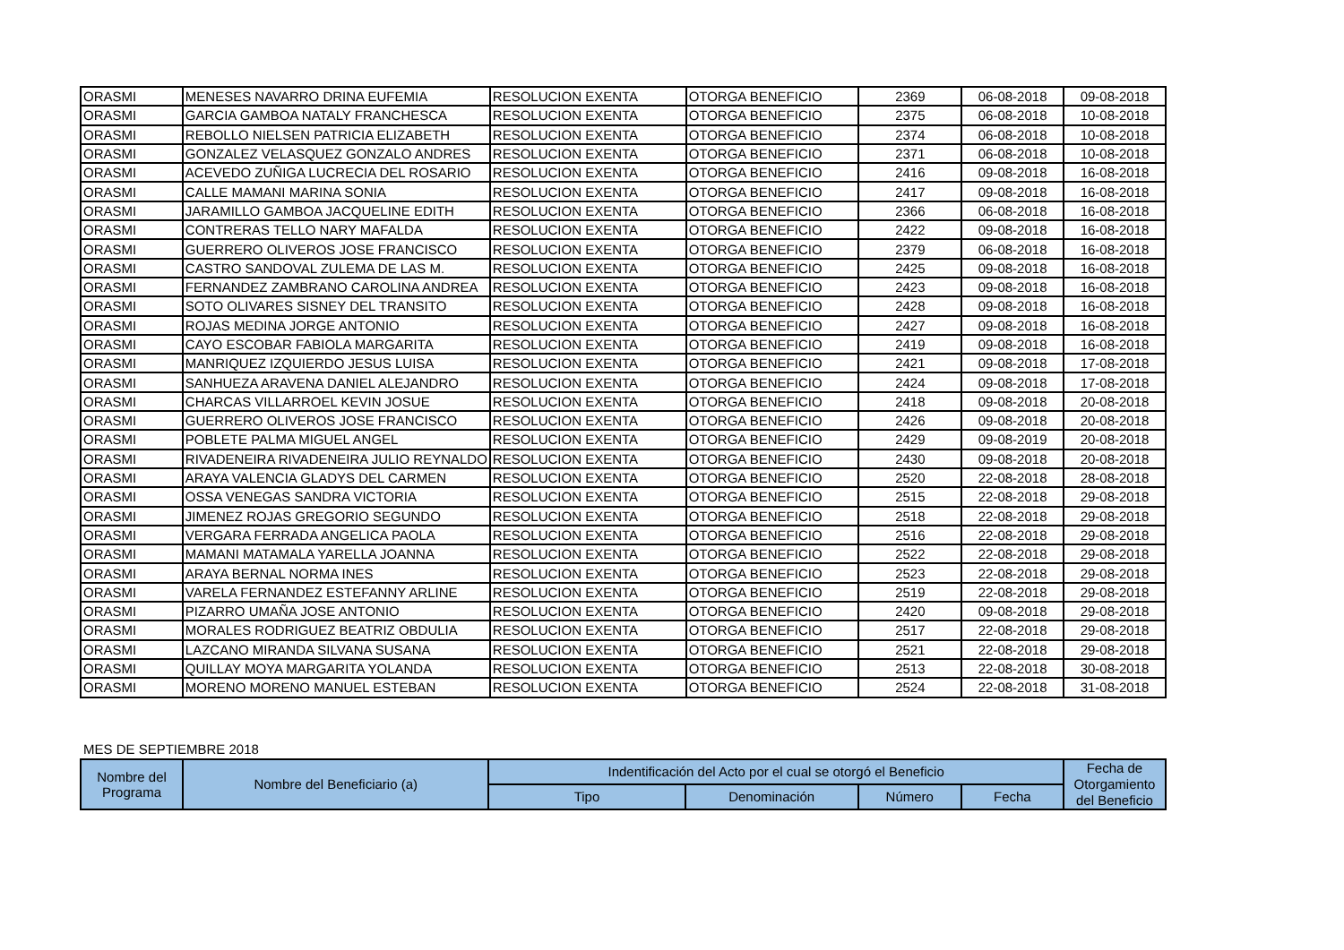| ORASMI | MENESES NAVARRO DRINA EUFEMIA | RESOLUCION EXENTA | OTORGA BENEFICIO | 2369 | 06-08-2018 | 09-08-2018 |
| ORASMI | GARCIA GAMBOA NATALY FRANCHESCA | RESOLUCION EXENTA | OTORGA BENEFICIO | 2375 | 06-08-2018 | 10-08-2018 |
| ORASMI | REBOLLO NIELSEN PATRICIA ELIZABETH | RESOLUCION EXENTA | OTORGA BENEFICIO | 2374 | 06-08-2018 | 10-08-2018 |
| ORASMI | GONZALEZ VELASQUEZ GONZALO ANDRES | RESOLUCION EXENTA | OTORGA BENEFICIO | 2371 | 06-08-2018 | 10-08-2018 |
| ORASMI | ACEVEDO ZUÑIGA LUCRECIA DEL ROSARIO | RESOLUCION EXENTA | OTORGA BENEFICIO | 2416 | 09-08-2018 | 16-08-2018 |
| ORASMI | CALLE MAMANI MARINA SONIA | RESOLUCION EXENTA | OTORGA BENEFICIO | 2417 | 09-08-2018 | 16-08-2018 |
| ORASMI | JARAMILLO GAMBOA JACQUELINE EDITH | RESOLUCION EXENTA | OTORGA BENEFICIO | 2366 | 06-08-2018 | 16-08-2018 |
| ORASMI | CONTRERAS TELLO NARY MAFALDA | RESOLUCION EXENTA | OTORGA BENEFICIO | 2422 | 09-08-2018 | 16-08-2018 |
| ORASMI | GUERRERO OLIVEROS JOSE FRANCISCO | RESOLUCION EXENTA | OTORGA BENEFICIO | 2379 | 06-08-2018 | 16-08-2018 |
| ORASMI | CASTRO SANDOVAL ZULEMA DE LAS M. | RESOLUCION EXENTA | OTORGA BENEFICIO | 2425 | 09-08-2018 | 16-08-2018 |
| ORASMI | FERNANDEZ ZAMBRANO CAROLINA ANDREA | RESOLUCION EXENTA | OTORGA BENEFICIO | 2423 | 09-08-2018 | 16-08-2018 |
| ORASMI | SOTO OLIVARES SISNEY DEL TRANSITO | RESOLUCION EXENTA | OTORGA BENEFICIO | 2428 | 09-08-2018 | 16-08-2018 |
| ORASMI | ROJAS MEDINA JORGE ANTONIO | RESOLUCION EXENTA | OTORGA BENEFICIO | 2427 | 09-08-2018 | 16-08-2018 |
| ORASMI | CAYO ESCOBAR FABIOLA MARGARITA | RESOLUCION EXENTA | OTORGA BENEFICIO | 2419 | 09-08-2018 | 16-08-2018 |
| ORASMI | MANRIQUEZ IZQUIERDO JESUS LUISA | RESOLUCION EXENTA | OTORGA BENEFICIO | 2421 | 09-08-2018 | 17-08-2018 |
| ORASMI | SANHUEZA ARAVENA DANIEL ALEJANDRO | RESOLUCION EXENTA | OTORGA BENEFICIO | 2424 | 09-08-2018 | 17-08-2018 |
| ORASMI | CHARCAS VILLARROEL KEVIN JOSUE | RESOLUCION EXENTA | OTORGA BENEFICIO | 2418 | 09-08-2018 | 20-08-2018 |
| ORASMI | GUERRERO OLIVEROS JOSE FRANCISCO | RESOLUCION EXENTA | OTORGA BENEFICIO | 2426 | 09-08-2018 | 20-08-2018 |
| ORASMI | POBLETE PALMA MIGUEL ANGEL | RESOLUCION EXENTA | OTORGA BENEFICIO | 2429 | 09-08-2019 | 20-08-2018 |
| ORASMI | RIVADENEIRA RIVADENEIRA JULIO REYNALDO | RESOLUCION EXENTA | OTORGA BENEFICIO | 2430 | 09-08-2018 | 20-08-2018 |
| ORASMI | ARAYA VALENCIA GLADYS DEL CARMEN | RESOLUCION EXENTA | OTORGA BENEFICIO | 2520 | 22-08-2018 | 28-08-2018 |
| ORASMI | OSSA VENEGAS SANDRA VICTORIA | RESOLUCION EXENTA | OTORGA BENEFICIO | 2515 | 22-08-2018 | 29-08-2018 |
| ORASMI | JIMENEZ ROJAS GREGORIO SEGUNDO | RESOLUCION EXENTA | OTORGA BENEFICIO | 2518 | 22-08-2018 | 29-08-2018 |
| ORASMI | VERGARA FERRADA ANGELICA PAOLA | RESOLUCION EXENTA | OTORGA BENEFICIO | 2516 | 22-08-2018 | 29-08-2018 |
| ORASMI | MAMANI MATAMALA YARELLA JOANNA | RESOLUCION EXENTA | OTORGA BENEFICIO | 2522 | 22-08-2018 | 29-08-2018 |
| ORASMI | ARAYA BERNAL NORMA INES | RESOLUCION EXENTA | OTORGA BENEFICIO | 2523 | 22-08-2018 | 29-08-2018 |
| ORASMI | VARELA FERNANDEZ ESTEFANNY ARLINE | RESOLUCION EXENTA | OTORGA BENEFICIO | 2519 | 22-08-2018 | 29-08-2018 |
| ORASMI | PIZARRO UMAÑA JOSE ANTONIO | RESOLUCION EXENTA | OTORGA BENEFICIO | 2420 | 09-08-2018 | 29-08-2018 |
| ORASMI | MORALES RODRIGUEZ BEATRIZ OBDULIA | RESOLUCION EXENTA | OTORGA BENEFICIO | 2517 | 22-08-2018 | 29-08-2018 |
| ORASMI | LAZCANO MIRANDA SILVANA SUSANA | RESOLUCION EXENTA | OTORGA BENEFICIO | 2521 | 22-08-2018 | 29-08-2018 |
| ORASMI | QUILLAY MOYA MARGARITA YOLANDA | RESOLUCION EXENTA | OTORGA BENEFICIO | 2513 | 22-08-2018 | 30-08-2018 |
| ORASMI | MORENO MORENO MANUEL ESTEBAN | RESOLUCION EXENTA | OTORGA BENEFICIO | 2524 | 22-08-2018 | 31-08-2018 |
MES DE SEPTIEMBRE 2018
| Nombre del Programa | Nombre del Beneficiario (a) | Indentificación del Acto por el cual se otorgó el Beneficio | | | | Fecha de Otorgamiento del Beneficio |
| --- | --- | --- | --- | --- | --- | --- |
| | | Tipo | Denominación | Número | Fecha | |